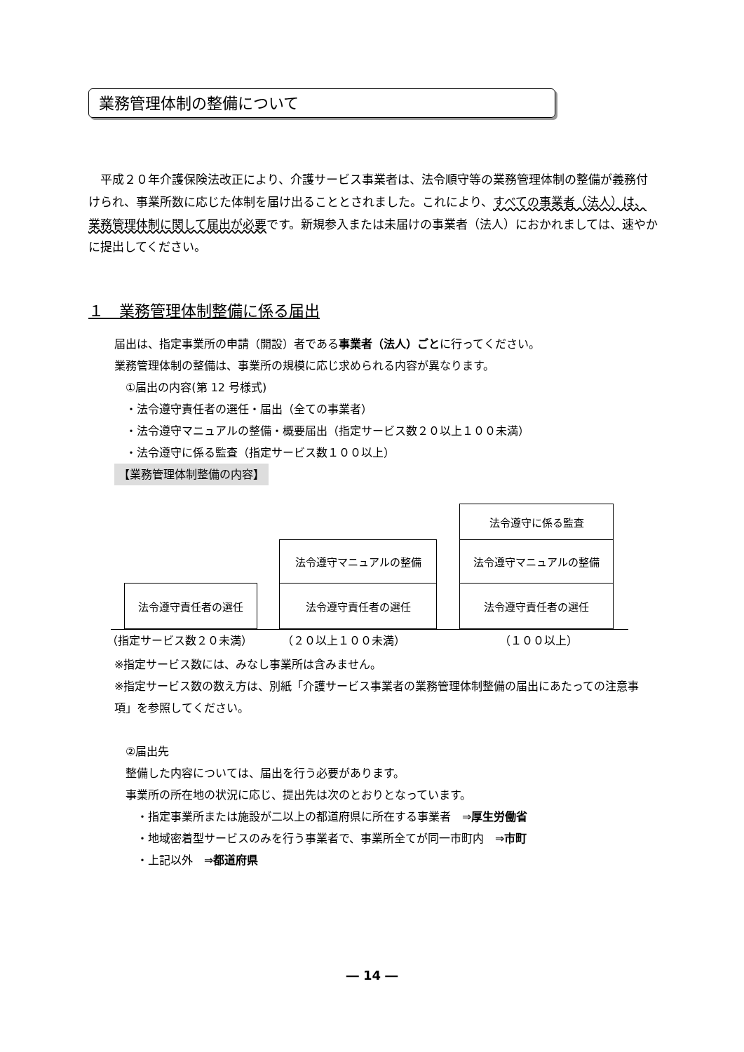業務管理体制の整備について
　平成２０年介護保険法改正により、介護サービス事業者は、法令順守等の業務管理体制の整備が義務付けられ、事業所数に応じた体制を届け出ることとされました。これにより、すべての事業者（法人）は、業務管理体制に関して届出が必要です。新規参入または未届けの事業者（法人）におかれましては、速やかに提出してください。
１　業務管理体制整備に係る届出
届出は、指定事業所の申請（開設）者である事業者（法人）ごとに行ってください。
業務管理体制の整備は、事業所の規模に応じ求められる内容が異なります。
　①届出の内容(第 12 号様式)
　・法令遵守責任者の選任・届出（全ての事業者）
　・法令遵守マニュアルの整備・概要届出（指定サービス数２０以上１００未満）
　・法令遵守に係る監査（指定サービス数１００以上）
【業務管理体制整備の内容】
法令遵守に係る監査
法令遵守マニュアルの整備 法令遵守マニュアルの整備
法令遵守責任者の選任 法令遵守責任者の選任 法令遵守責任者の選任
（指定サービス数２０未満） （２０以上１００未満） （１００以上）
※指定サービス数には、みなし事業所は含みません。
※指定サービス数の数え方は、別紙「介護サービス事業者の業務管理体制整備の届出にあたっての注意事項」を参照してください。
　②届出先
　整備した内容については、届出を行う必要があります。
　事業所の所在地の状況に応じ、提出先は次のとおりとなっています。
　　・指定事業所または施設が二以上の都道府県に所在する事業者　⇒厚生労働省
　　・地域密着型サービスのみを行う事業者で、事業所全てが同一市町内　⇒市町
　　・上記以外　⇒都道府県
― 14 ―